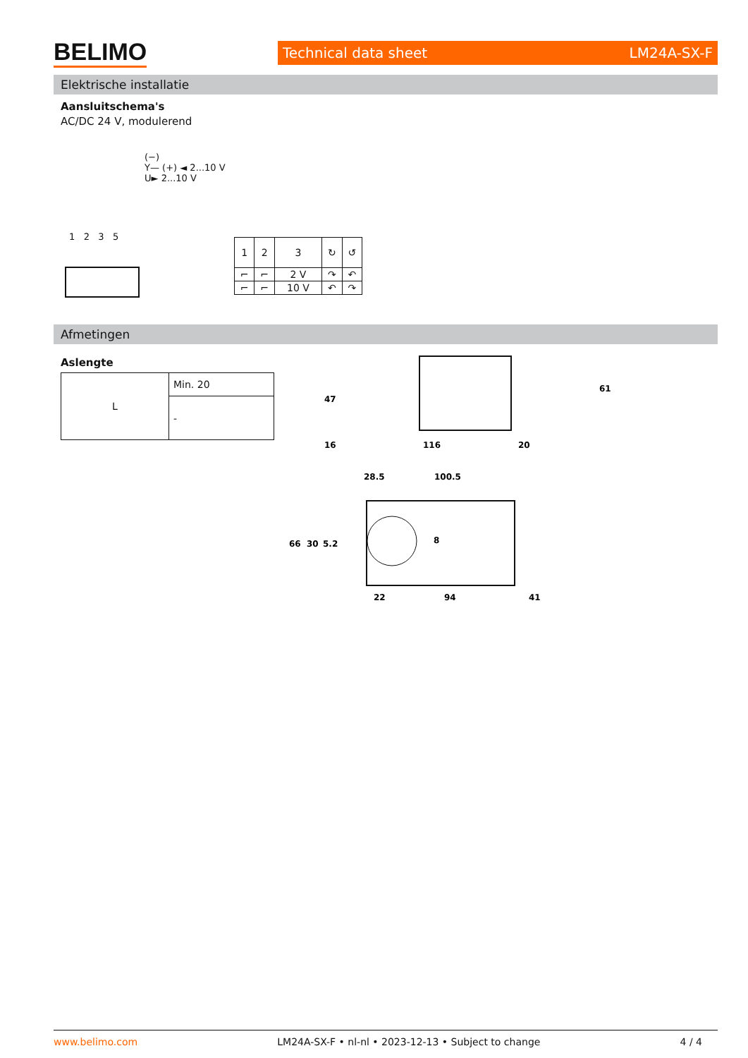BELIMO Technical data sheet LM24A-SX-F
Elektrische installatie
Aansluitschema's
AC/DC 24 V, modulerend
(−)
Y— (+) ◄ 2...10 V
U► 2...10 V
1 2 3 5
| 1 | 2 | 3 | ↻ | ↺ |
| ⌐ | ⌐ | 2 V | ↷ | ↶ |
| ⌐ | ⌐ | 10 V | ↶ | ↷ |
Afmetingen
Aslengte
| L | Min. 20 |
| | - |
16
116
20
47
61
28.5
100.5
66
30
5.2
8
22
94
41
www.belimo.com LM24A-SX-F • nl-nl • 2023-12-13 • Subject to change 4 / 4